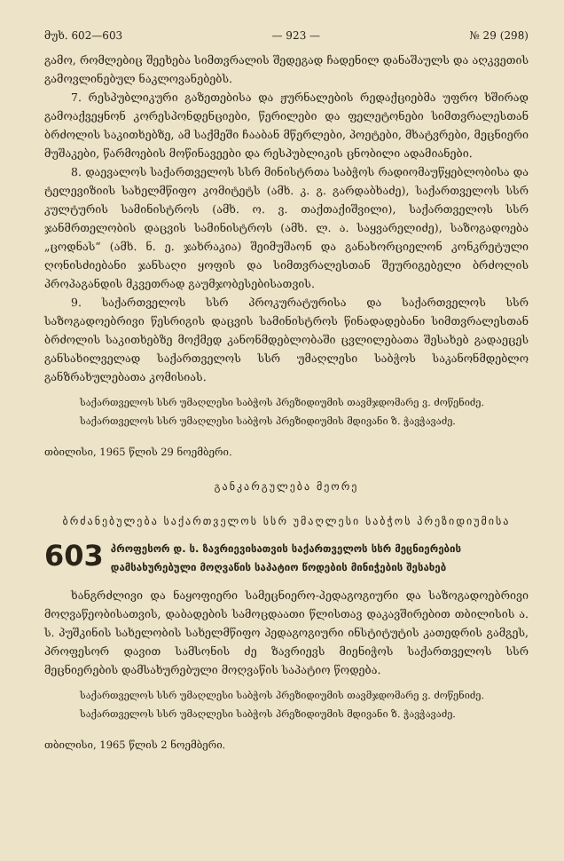მუხ. 602—603 — 923 — № 29 (298)
გამო, რომლებიც შეეხება სიმთვრალის შედეგად ჩადენილ დანაშაულს და აღკვეთის გამოვლინებულ ნაკლოვანებებს.
7. რესპუბლიკური გაზეთებისა და ჟურნალების რედაქციებმა უფრო ხშირად გამოაქვეყნონ კორესპონდენციები, წერილები და ფელეტონები სიმთვრალესთან ბრძოლის საკითხებზე, ამ საქმეში ჩააბან მწერლები, პოეტები, მხატვრები, მეცნიერი მუშაკები, წარმოების მოწინავეები და რესპუბლიკის ცნობილი ადამიანები.
8. დაევალოს საქართველოს სსრ მინისტრთა საბჭოს რადიომაუწყებლობისა და ტელევიზიის სახელმწიფო კომიტეტს (ამხ. კ. გ. გარდაბხაძე), საქართველოს სსრ კულტურის სამინისტროს (ამხ. ო. ვ. თაქთაქიშვილი), საქართველოს სსრ ჯანმრთელობის დაცვის სამინისტროს (ამხ. ლ. ა. საყვარელიძე), საზოგადოება „ცოდნას“ (ამხ. ნ. ე. ჯახრაკია) შეიმუშაონ და განახორციელონ კონკრეტული ღონისძიებანი ჯანსაღი ყოფის და სიმთვრალესთან შეურიგებელი ბრძოლის პროპაგანდის მკვეთრად გაუმჯობესებისათვის.
9. საქართველოს სსრ პროკურატურისა და საქართველოს სსრ საზოგადოებრივი წესრიგის დაცვის სამინისტროს წინადადებანი სიმთვრალესთან ბრძოლის საკითხებზე მოქმედ კანონმდებლობაში ცვლილებათა შესახებ გადაეცეს განსახილველად საქართველოს სსრ უმაღლესი საბჭოს საკანონმდებლო განზრახულებათა კომისიას.
საქართველოს სსრ უმაღლესი საბჭოს პრეზიდიუმის თავმჯდომარე ვ. ძოწენიძე.
საქართველოს სსრ უმაღლესი საბჭოს პრეზიდიუმის მდივანი ზ. ჭავჭავაძე.
თბილისი, 1965 წლის 29 ნოემბერი.
განკარგულება მეორე
ბრძანებულება საქართველოს სსრ უმაღლესი საბჭოს პრეზიდიუმისა
603 პროფესორ დ. ს. ზავრიევისათვის საქართველოს სსრ მეცნიერების დამსახურებული მოღვაწის საპატიო წოდების მინიჭების შესახებ
ხანგრძლივი და ნაყოფიერი სამეცნიერო-პედაგოგიური და საზოგადოებრივი მოღვაწეობისათვის, დაბადების სამოცდაათი წლისთავ დაკავშირებით თბილისის ა. ს. პუშკინის სახელობის სახელმწიფო პედაგოგიური ინსტიტუტის კათედრის გამგეს, პროფესორ დავით სამსონის ძე ზავრიევს მიენიჭოს საქართველოს სსრ მეცნიერების დამსახურებული მოღვაწის საპატიო წოდება.
საქართველოს სსრ უმაღლესი საბჭოს პრეზიდიუმის თავმჯდომარე ვ. ძოწენიძე.
საქართველოს სსრ უმაღლესი საბჭოს პრეზიდიუმის მდივანი ზ. ჭავჭავაძე.
თბილისი, 1965 წლის 2 ნოემბერი.